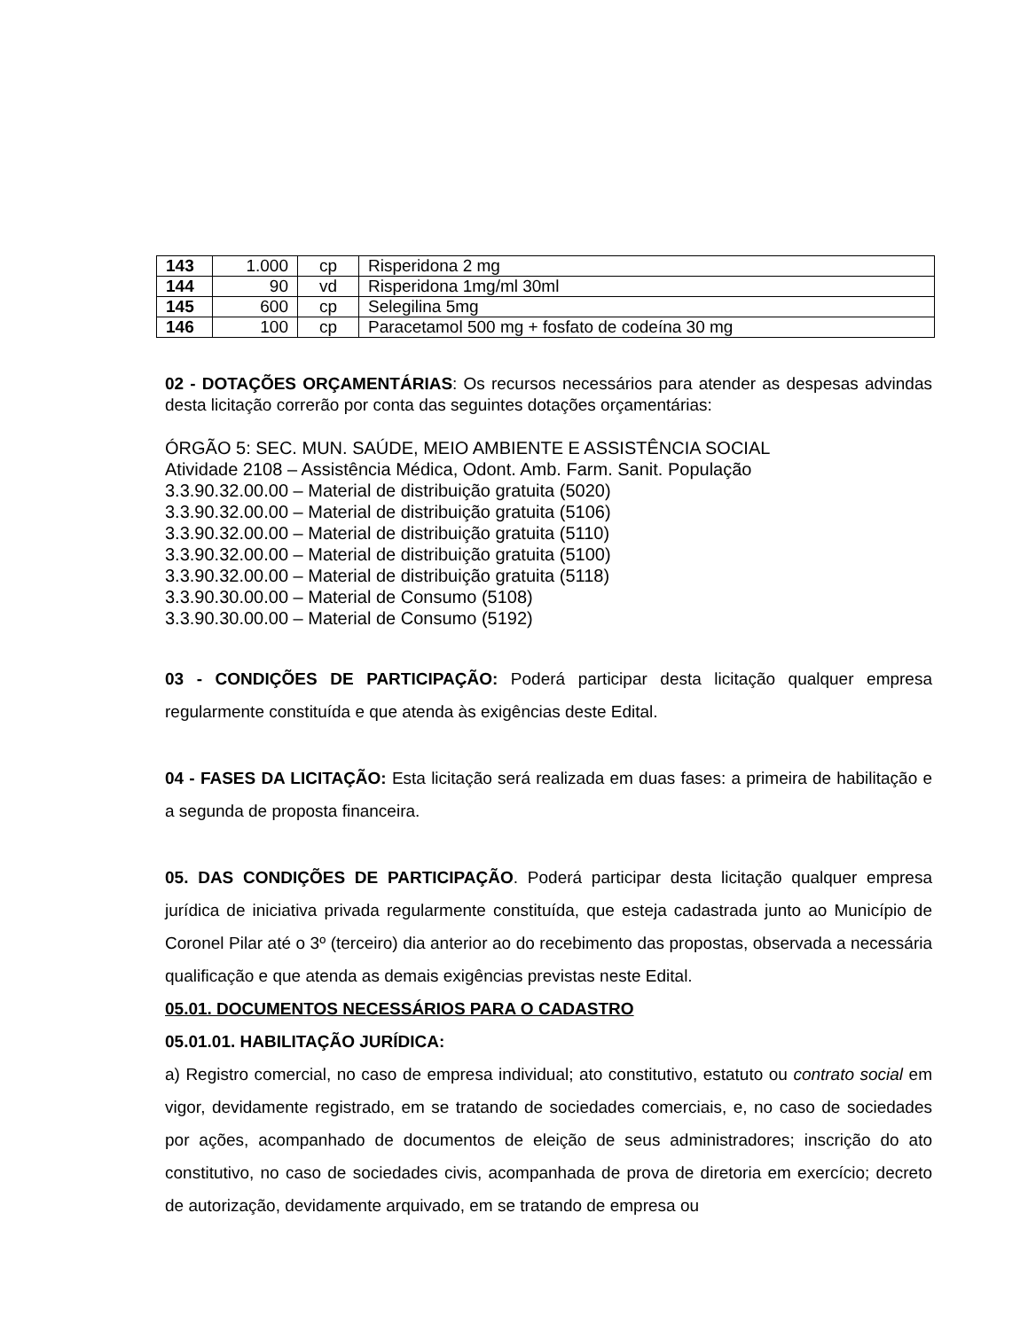| 143 | 1.000 | cp | Risperidona 2 mg |
| 144 | 90 | vd | Risperidona 1mg/ml 30ml |
| 145 | 600 | cp | Selegilina 5mg |
| 146 | 100 | cp | Paracetamol 500 mg + fosfato de codeína 30 mg |
02 - DOTAÇÕES ORÇAMENTÁRIAS: Os recursos necessários para atender as despesas advindas desta licitação correrão por conta das seguintes dotações orçamentárias:
ÓRGÃO 5: SEC. MUN. SAÚDE, MEIO AMBIENTE E ASSISTÊNCIA SOCIAL
Atividade 2108 – Assistência Médica, Odont. Amb. Farm. Sanit. População
3.3.90.32.00.00 – Material de distribuição gratuita (5020)
3.3.90.32.00.00 – Material de distribuição gratuita (5106)
3.3.90.32.00.00 – Material de distribuição gratuita (5110)
3.3.90.32.00.00 – Material de distribuição gratuita (5100)
3.3.90.32.00.00 – Material de distribuição gratuita (5118)
3.3.90.30.00.00 – Material de Consumo (5108)
3.3.90.30.00.00 – Material de Consumo (5192)
03 - CONDIÇÕES DE PARTICIPAÇÃO: Poderá participar desta licitação qualquer empresa regularmente constituída e que atenda às exigências deste Edital.
04 - FASES DA LICITAÇÃO: Esta licitação será realizada em duas fases: a primeira de habilitação e a segunda de proposta financeira.
05. DAS CONDIÇÕES DE PARTICIPAÇÃO. Poderá participar desta licitação qualquer empresa jurídica de iniciativa privada regularmente constituída, que esteja cadastrada junto ao Município de Coronel Pilar até o 3º (terceiro) dia anterior ao do recebimento das propostas, observada a necessária qualificação e que atenda as demais exigências previstas neste Edital.
05.01. DOCUMENTOS NECESSÁRIOS PARA O CADASTRO
05.01.01. HABILITAÇÃO JURÍDICA:
a) Registro comercial, no caso de empresa individual; ato constitutivo, estatuto ou contrato social em vigor, devidamente registrado, em se tratando de sociedades comerciais, e, no caso de sociedades por ações, acompanhado de documentos de eleição de seus administradores; inscrição do ato constitutivo, no caso de sociedades civis, acompanhada de prova de diretoria em exercício; decreto de autorização, devidamente arquivado, em se tratando de empresa ou